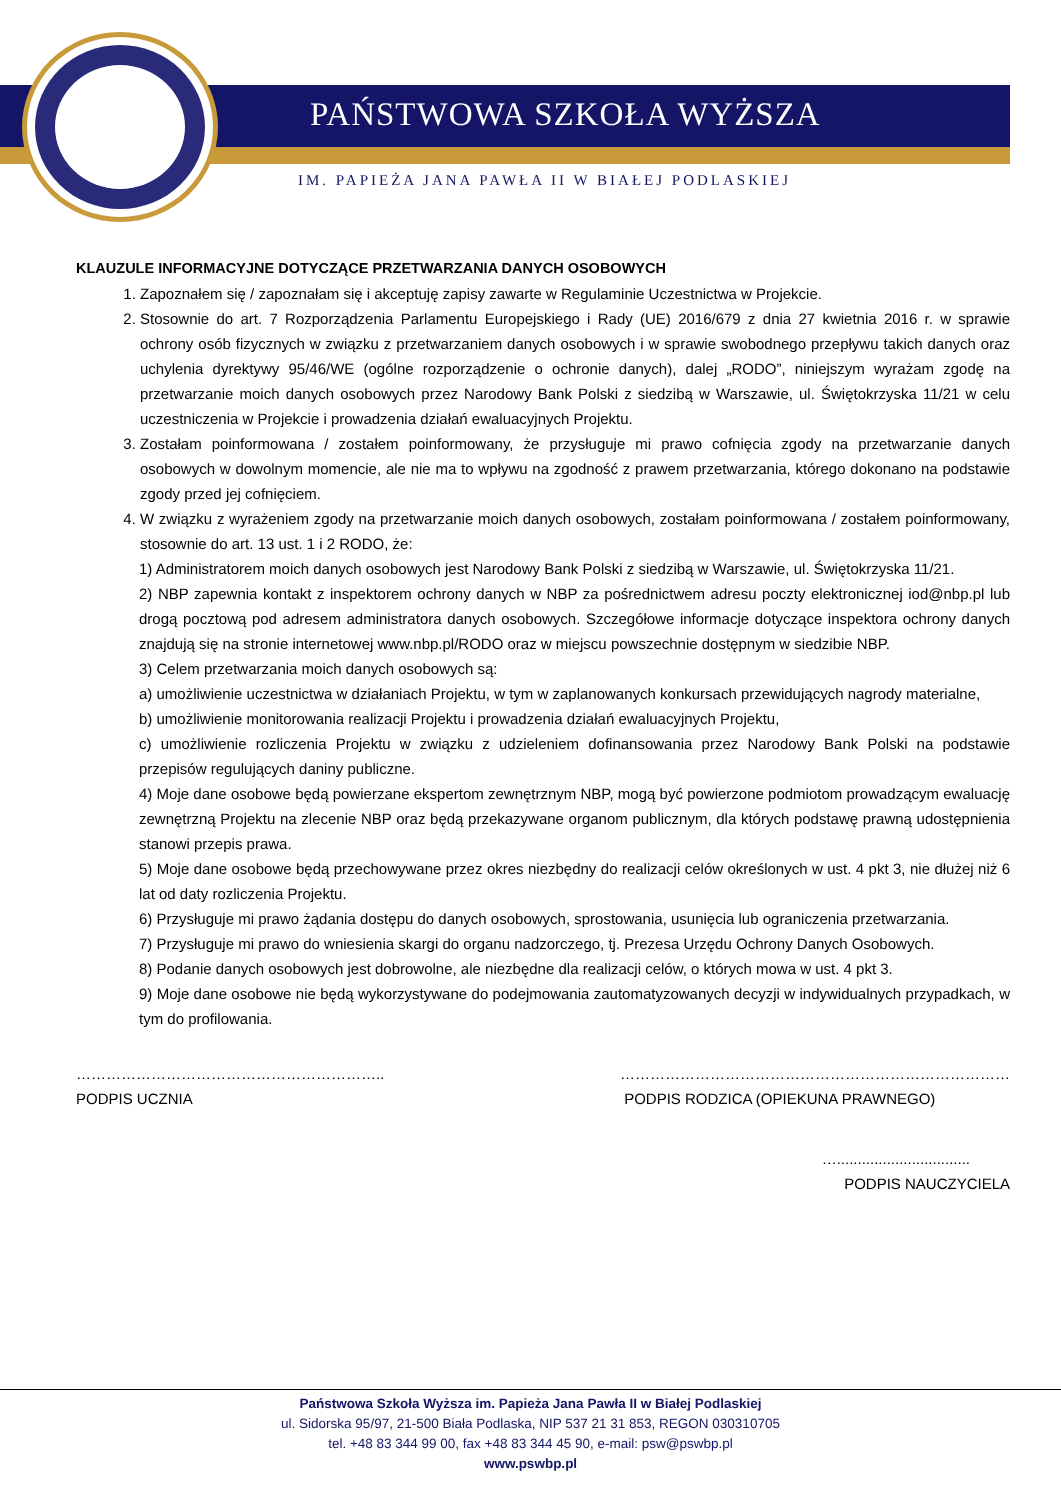PAŃSTWOWA SZKOŁA WYŻSZA
IM. PAPIEŻA JANA PAWŁA II W BIAŁEJ PODLASKIEJ
KLAUZULE INFORMACYJNE DOTYCZĄCE PRZETWARZANIA DANYCH OSOBOWYCH
1. Zapoznałem się / zapoznałam się i akceptuję zapisy zawarte w Regulaminie Uczestnictwa w Projekcie.
2. Stosownie do art. 7 Rozporządzenia Parlamentu Europejskiego i Rady (UE) 2016/679 z dnia 27 kwietnia 2016 r. w sprawie ochrony osób fizycznych w związku z przetwarzaniem danych osobowych i w sprawie swobodnego przepływu takich danych oraz uchylenia dyrektywy 95/46/WE (ogólne rozporządzenie o ochronie danych), dalej „RODO”, niniejszym wyrażam zgodę na przetwarzanie moich danych osobowych przez Narodowy Bank Polski z siedzibą w Warszawie, ul. Świętokrzyska 11/21 w celu uczestniczenia w Projekcie i prowadzenia działań ewaluacyjnych Projektu.
3. Zostałam poinformowana / zostałem poinformowany, że przysługuje mi prawo cofnięcia zgody na przetwarzanie danych osobowych w dowolnym momencie, ale nie ma to wpływu na zgodność z prawem przetwarzania, którego dokonano na podstawie zgody przed jej cofnięciem.
4. W związku z wyrażeniem zgody na przetwarzanie moich danych osobowych, zostałam poinformowana / zostałem poinformowany, stosownie do art. 13 ust. 1 i 2 RODO, że:
1) Administratorem moich danych osobowych jest Narodowy Bank Polski z siedzibą w Warszawie, ul. Świętokrzyska 11/21.
2) NBP zapewnia kontakt z inspektorem ochrony danych w NBP za pośrednictwem adresu poczty elektronicznej iod@nbp.pl lub drogą pocztową pod adresem administratora danych osobowych. Szczegółowe informacje dotyczące inspektora ochrony danych znajdują się na stronie internetowej www.nbp.pl/RODO oraz w miejscu powszechnie dostępnym w siedzibie NBP.
3) Celem przetwarzania moich danych osobowych są:
a) umożliwienie uczestnictwa w działaniach Projektu, w tym w zaplanowanych konkursach przewidujących nagrody materialne,
b) umożliwienie monitorowania realizacji Projektu i prowadzenia działań ewaluacyjnych Projektu,
c) umożliwienie rozliczenia Projektu w związku z udzieleniem dofinansowania przez Narodowy Bank Polski na podstawie przepisów regulujących daniny publiczne.
4) Moje dane osobowe będą powierzane ekspertom zewnętrznym NBP, mogą być powierzone podmiotom prowadzącym ewaluację zewnętrzną Projektu na zlecenie NBP oraz będą przekazywane organom publicznym, dla których podstawę prawną udostępnienia stanowi przepis prawa.
5) Moje dane osobowe będą przechowywane przez okres niezbędny do realizacji celów określonych w ust. 4 pkt 3, nie dłużej niż 6 lat od daty rozliczenia Projektu.
6) Przysługuje mi prawo żądania dostępu do danych osobowych, sprostowania, usunięcia lub ograniczenia przetwarzania.
7) Przysługuje mi prawo do wniesienia skargi do organu nadzorczego, tj. Prezesa Urzędu Ochrony Danych Osobowych.
8) Podanie danych osobowych jest dobrowolne, ale niezbędne dla realizacji celów, o których mowa w ust. 4 pkt 3.
9) Moje dane osobowe nie będą wykorzystywane do podejmowania zautomatyzowanych decyzji w indywidualnych przypadkach, w tym do profilowania.
……………………………………………………..
PODPIS UCZNIA
……………………………………………………………………
PODPIS RODZICA (OPIEKUNA PRAWNEGO)
…................................
PODPIS NAUCZYCIELA
Państwowa Szkoła Wyższa im. Papieża Jana Pawła II w Białej Podlaskiej
ul. Sidorska 95/97, 21-500 Biała Podlaska, NIP 537 21 31 853, REGON 030310705
tel. +48 83 344 99 00, fax +48 83 344 45 90, e-mail: psw@pswbp.pl
www.pswbp.pl